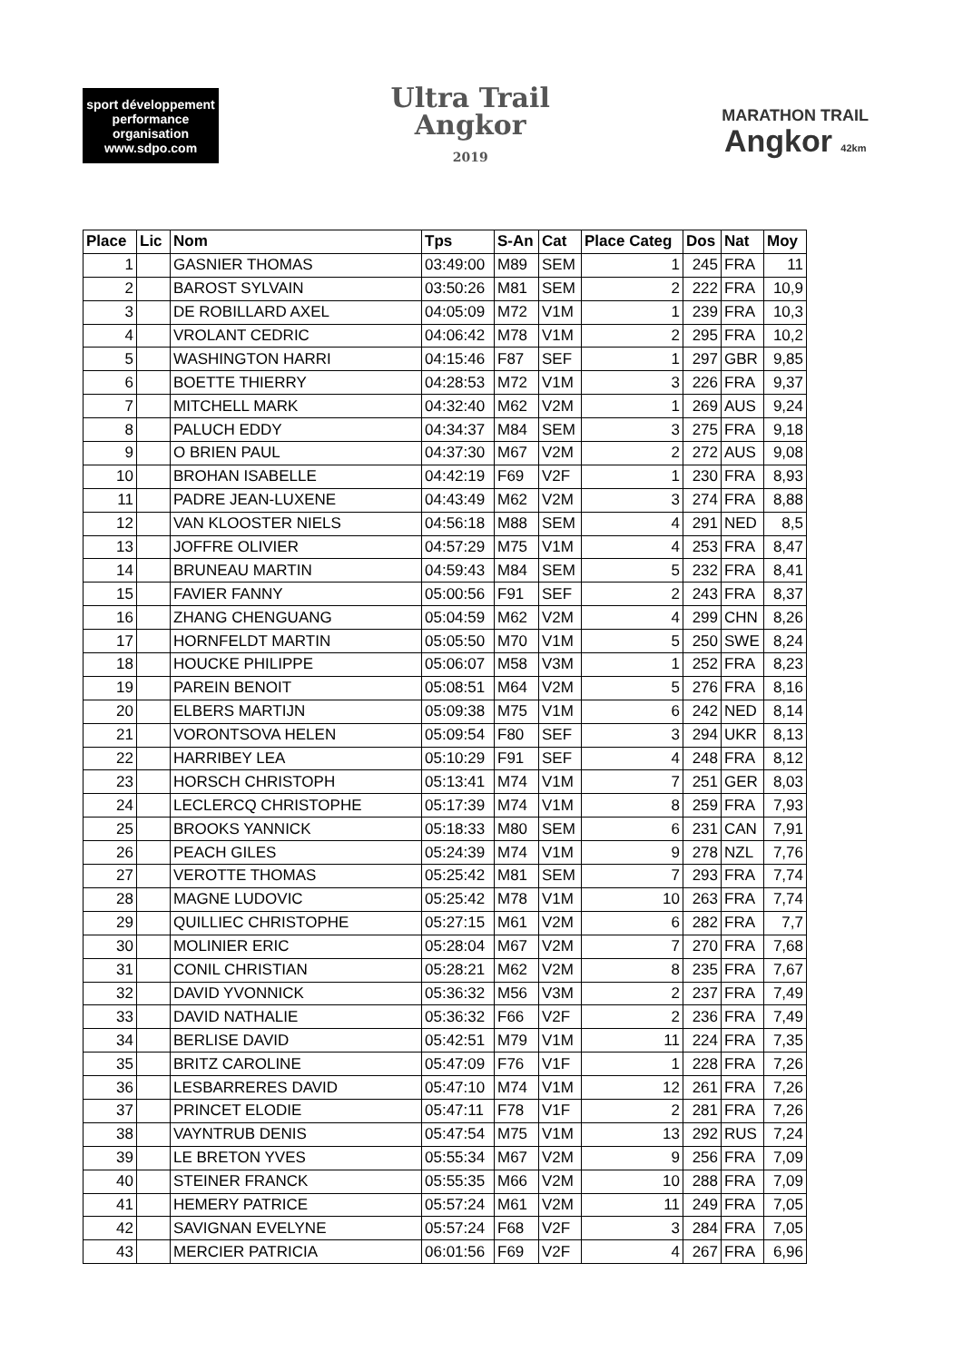sport développement performance organisation
www.sdpo.com
Ultra Trail
Angkor
2019
MARATHON TRAIL
Angkor 42km
| Place | Lic | Nom | Tps | S-An | Cat | Place Categ | Dos | Nat | Moy |
| --- | --- | --- | --- | --- | --- | --- | --- | --- | --- |
| 1 | | GASNIER THOMAS | 03:49:00 | M89 | SEM | 1 | 245 | FRA | 11 |
| 2 | | BAROST SYLVAIN | 03:50:26 | M81 | SEM | 2 | 222 | FRA | 10,9 |
| 3 | | DE ROBILLARD AXEL | 04:05:09 | M72 | V1M | 1 | 239 | FRA | 10,3 |
| 4 | | VROLANT CEDRIC | 04:06:42 | M78 | V1M | 2 | 295 | FRA | 10,2 |
| 5 | | WASHINGTON HARRI | 04:15:46 | F87 | SEF | 1 | 297 | GBR | 9,85 |
| 6 | | BOETTE THIERRY | 04:28:53 | M72 | V1M | 3 | 226 | FRA | 9,37 |
| 7 | | MITCHELL MARK | 04:32:40 | M62 | V2M | 1 | 269 | AUS | 9,24 |
| 8 | | PALUCH EDDY | 04:34:37 | M84 | SEM | 3 | 275 | FRA | 9,18 |
| 9 | | O BRIEN PAUL | 04:37:30 | M67 | V2M | 2 | 272 | AUS | 9,08 |
| 10 | | BROHAN ISABELLE | 04:42:19 | F69 | V2F | 1 | 230 | FRA | 8,93 |
| 11 | | PADRE JEAN-LUXENE | 04:43:49 | M62 | V2M | 3 | 274 | FRA | 8,88 |
| 12 | | VAN KLOOSTER NIELS | 04:56:18 | M88 | SEM | 4 | 291 | NED | 8,5 |
| 13 | | JOFFRE OLIVIER | 04:57:29 | M75 | V1M | 4 | 253 | FRA | 8,47 |
| 14 | | BRUNEAU MARTIN | 04:59:43 | M84 | SEM | 5 | 232 | FRA | 8,41 |
| 15 | | FAVIER FANNY | 05:00:56 | F91 | SEF | 2 | 243 | FRA | 8,37 |
| 16 | | ZHANG CHENGUANG | 05:04:59 | M62 | V2M | 4 | 299 | CHN | 8,26 |
| 17 | | HORNFELDT MARTIN | 05:05:50 | M70 | V1M | 5 | 250 | SWE | 8,24 |
| 18 | | HOUCKE PHILIPPE | 05:06:07 | M58 | V3M | 1 | 252 | FRA | 8,23 |
| 19 | | PAREIN BENOIT | 05:08:51 | M64 | V2M | 5 | 276 | FRA | 8,16 |
| 20 | | ELBERS MARTIJN | 05:09:38 | M75 | V1M | 6 | 242 | NED | 8,14 |
| 21 | | VORONTSOVA HELEN | 05:09:54 | F80 | SEF | 3 | 294 | UKR | 8,13 |
| 22 | | HARRIBEY LEA | 05:10:29 | F91 | SEF | 4 | 248 | FRA | 8,12 |
| 23 | | HORSCH CHRISTOPH | 05:13:41 | M74 | V1M | 7 | 251 | GER | 8,03 |
| 24 | | LECLERCQ CHRISTOPHE | 05:17:39 | M74 | V1M | 8 | 259 | FRA | 7,93 |
| 25 | | BROOKS YANNICK | 05:18:33 | M80 | SEM | 6 | 231 | CAN | 7,91 |
| 26 | | PEACH GILES | 05:24:39 | M74 | V1M | 9 | 278 | NZL | 7,76 |
| 27 | | VEROTTE THOMAS | 05:25:42 | M81 | SEM | 7 | 293 | FRA | 7,74 |
| 28 | | MAGNE LUDOVIC | 05:25:42 | M78 | V1M | 10 | 263 | FRA | 7,74 |
| 29 | | QUILLIEC CHRISTOPHE | 05:27:15 | M61 | V2M | 6 | 282 | FRA | 7,7 |
| 30 | | MOLINIER ERIC | 05:28:04 | M67 | V2M | 7 | 270 | FRA | 7,68 |
| 31 | | CONIL CHRISTIAN | 05:28:21 | M62 | V2M | 8 | 235 | FRA | 7,67 |
| 32 | | DAVID YVONNICK | 05:36:32 | M56 | V3M | 2 | 237 | FRA | 7,49 |
| 33 | | DAVID NATHALIE | 05:36:32 | F66 | V2F | 2 | 236 | FRA | 7,49 |
| 34 | | BERLISE DAVID | 05:42:51 | M79 | V1M | 11 | 224 | FRA | 7,35 |
| 35 | | BRITZ CAROLINE | 05:47:09 | F76 | V1F | 1 | 228 | FRA | 7,26 |
| 36 | | LESBARRERES DAVID | 05:47:10 | M74 | V1M | 12 | 261 | FRA | 7,26 |
| 37 | | PRINCET ELODIE | 05:47:11 | F78 | V1F | 2 | 281 | FRA | 7,26 |
| 38 | | VAYNTRUB DENIS | 05:47:54 | M75 | V1M | 13 | 292 | RUS | 7,24 |
| 39 | | LE BRETON YVES | 05:55:34 | M67 | V2M | 9 | 256 | FRA | 7,09 |
| 40 | | STEINER FRANCK | 05:55:35 | M66 | V2M | 10 | 288 | FRA | 7,09 |
| 41 | | HEMERY PATRICE | 05:57:24 | M61 | V2M | 11 | 249 | FRA | 7,05 |
| 42 | | SAVIGNAN EVELYNE | 05:57:24 | F68 | V2F | 3 | 284 | FRA | 7,05 |
| 43 | | MERCIER PATRICIA | 06:01:56 | F69 | V2F | 4 | 267 | FRA | 6,96 |